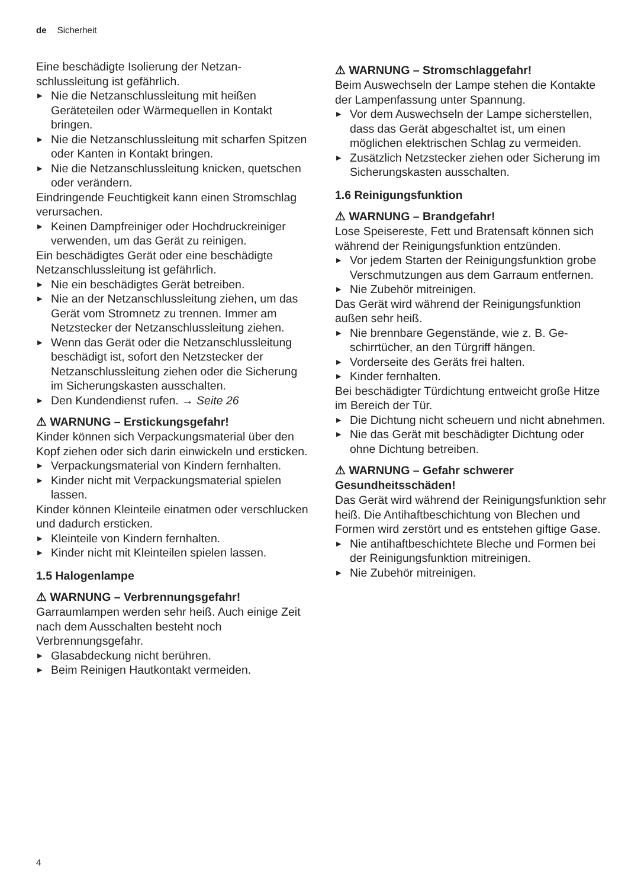de Sicherheit
Eine beschädigte Isolierung der Netzan­schlussleitung ist gefährlich.
▶ Nie die Netzanschlussleitung mit heißen Geräteteilen oder Wärmequellen in Kontakt bringen.
▶ Nie die Netzanschlussleitung mit scharfen Spitzen oder Kanten in Kontakt bringen.
▶ Nie die Netzanschlussleitung knicken, quet­schen oder verändern.
Eindringende Feuchtigkeit kann einen Strom­schlag verursachen.
▶ Keinen Dampfreiniger oder Hochdruckreini­ger verwenden, um das Gerät zu reinigen.
Ein beschädigtes Gerät oder eine beschädig­te Netzanschlussleitung ist gefährlich.
▶ Nie ein beschädigtes Gerät betreiben.
▶ Nie an der Netzanschlussleitung ziehen, um das Gerät vom Stromnetz zu trennen. Immer am Netzstecker der Netzanschluss­leitung ziehen.
▶ Wenn das Gerät oder die Netzanschlusslei­tung beschädigt ist, sofort den Netzstecker der Netzanschlussleitung ziehen oder die Sicherung im Sicherungskasten ausschal­ten.
▶ Den Kundendienst rufen. → Seite 26
⚠ WARNUNG – Erstickungsgefahr!
Kinder können sich Verpackungsmaterial über den Kopf ziehen oder sich darin einwickeln und ersticken.
▶ Verpackungsmaterial von Kindern fernhal­ten.
▶ Kinder nicht mit Verpackungsmaterial spie­len lassen.
Kinder können Kleinteile einatmen oder ver­schlucken und dadurch ersticken.
▶ Kleinteile von Kindern fernhalten.
▶ Kinder nicht mit Kleinteilen spielen lassen.
1.5 Halogenlampe
⚠ WARNUNG – Verbrennungsgefahr!
Garraumlampen werden sehr heiß. Auch eini­ge Zeit nach dem Ausschalten besteht noch Verbrennungsgefahr.
▶ Glasabdeckung nicht berühren.
▶ Beim Reinigen Hautkontakt vermeiden.
⚠ WARNUNG – Stromschlaggefahr!
Beim Auswechseln der Lampe stehen die Kontakte der Lampenfassung unter Span­nung.
▶ Vor dem Auswechseln der Lampe sicher­stellen, dass das Gerät abgeschaltet ist, um einen möglichen elektrischen Schlag zu vermeiden.
▶ Zusätzlich Netzstecker ziehen oder Siche­rung im Sicherungskasten ausschalten.
1.6 Reinigungsfunktion
⚠ WARNUNG – Brandgefahr!
Lose Speisereste, Fett und Bratensaft können sich während der Reinigungsfunktion entzün­den.
▶ Vor jedem Starten der Reinigungsfunktion grobe Verschmutzungen aus dem Garraum entfernen.
▶ Nie Zubehör mitreinigen.
Das Gerät wird während der Reinigungsfunkti­on außen sehr heiß.
▶ Nie brennbare Gegenstände, wie z. B. Ge­schirrtücher, an den Türgriff hängen.
▶ Vorderseite des Geräts frei halten.
▶ Kinder fernhalten.
Bei beschädigter Türdichtung entweicht große Hitze im Bereich der Tür.
▶ Die Dichtung nicht scheuern und nicht ab­nehmen.
▶ Nie das Gerät mit beschädigter Dichtung oder ohne Dichtung betreiben.
⚠ WARNUNG – Gefahr schwerer Gesundheitsschäden!
Das Gerät wird während der Reinigungsfunkti­on sehr heiß. Die Antihaftbeschichtung von Blechen und Formen wird zerstört und es ent­stehen giftige Gase.
▶ Nie antihaftbeschichtete Bleche und For­men bei der Reinigungsfunktion mitreini­gen.
▶ Nie Zubehör mitreinigen.
4